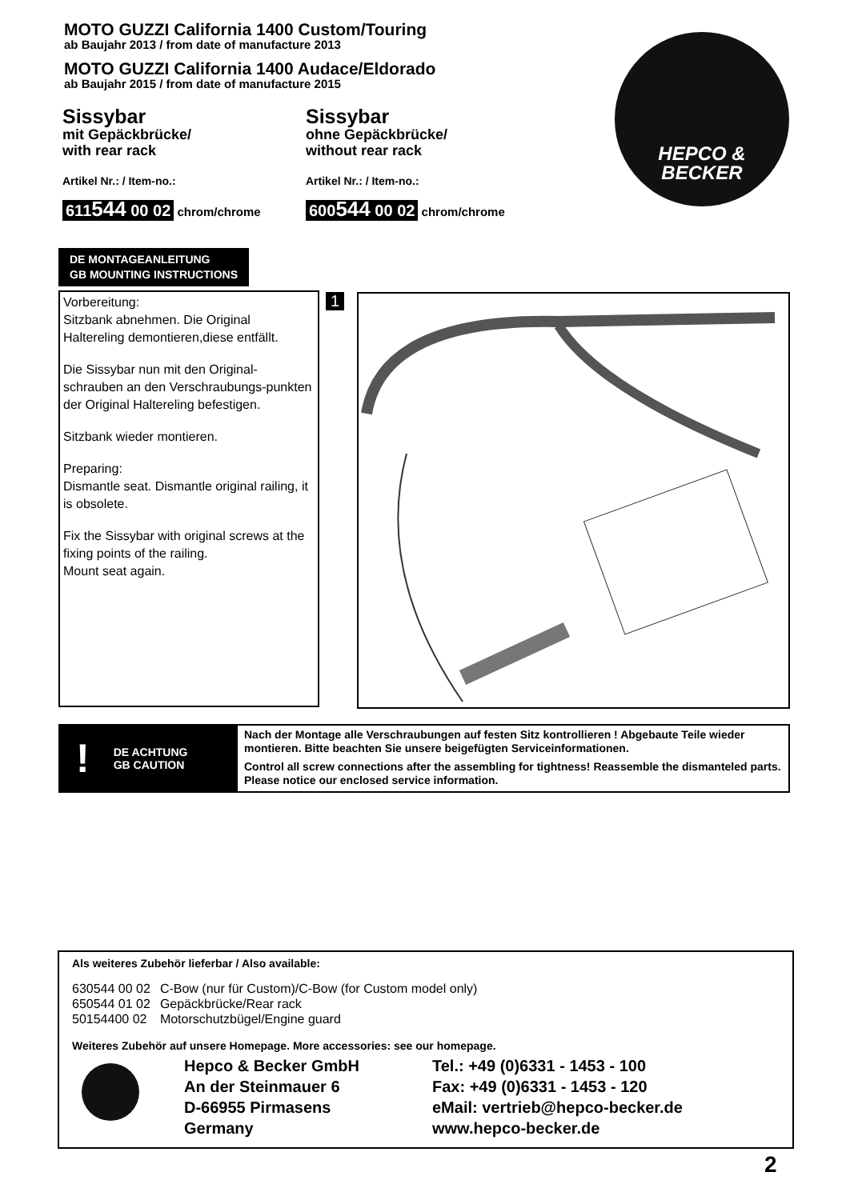MOTO GUZZI California 1400 Custom/Touring
ab Baujahr 2013 / from date of manufacture 2013
MOTO GUZZI California 1400 Audace/Eldorado
ab Baujahr 2015 / from date of manufacture 2015
HEPCO &
BECKER
Sissybar
mit Gepäckbrücke/
with rear rack
Artikel Nr.: / Item-no.:
611544 00 02 chrom/chrome
Sissybar
ohne Gepäckbrücke/
without rear rack
Artikel Nr.: / Item-no.:
600544 00 02 chrom/chrome
DE MONTAGEANLEITUNG
GB MOUNTING INSTRUCTIONS
Vorbereitung:
Sitzbank abnehmen. Die Original Haltereling demontieren,diese entfällt.
Die Sissybar nun mit den Original-schrauben an den Verschraubungs-punkten der Original Haltereling befestigen.
Sitzbank wieder montieren.
Preparing:
Dismantle seat. Dismantle original railing, it is obsolete.
Fix the Sissybar with original screws at the fixing points of the railing.
Mount seat again.
1
! DE ACHTUNG
GB CAUTION
Nach der Montage alle Verschraubungen auf festen Sitz kontrollieren ! Abgebaute Teile wieder montieren. Bitte beachten Sie unsere beigefügten Serviceinformationen.
Control all screw connections after the assembling for tightness! Reassemble the dismanteled parts. Please notice our enclosed service information.
Als weiteres Zubehör lieferbar / Also available:
| 630544 00 02 | C-Bow (nur für Custom)/C-Bow (for Custom model only) |
| 650544 01 02 | Gepäckbrücke/Rear rack |
| 50154400 02 | Motorschutzbügel/Engine guard |
Weiteres Zubehör auf unsere Homepage. More accessories: see our homepage.
Hepco & Becker GmbH
An der Steinmauer 6
D-66955 Pirmasens
Germany
Tel.: +49 (0)6331 - 1453 - 100
Fax: +49 (0)6331 - 1453 - 120
eMail: vertrieb@hepco-becker.de
www.hepco-becker.de
2